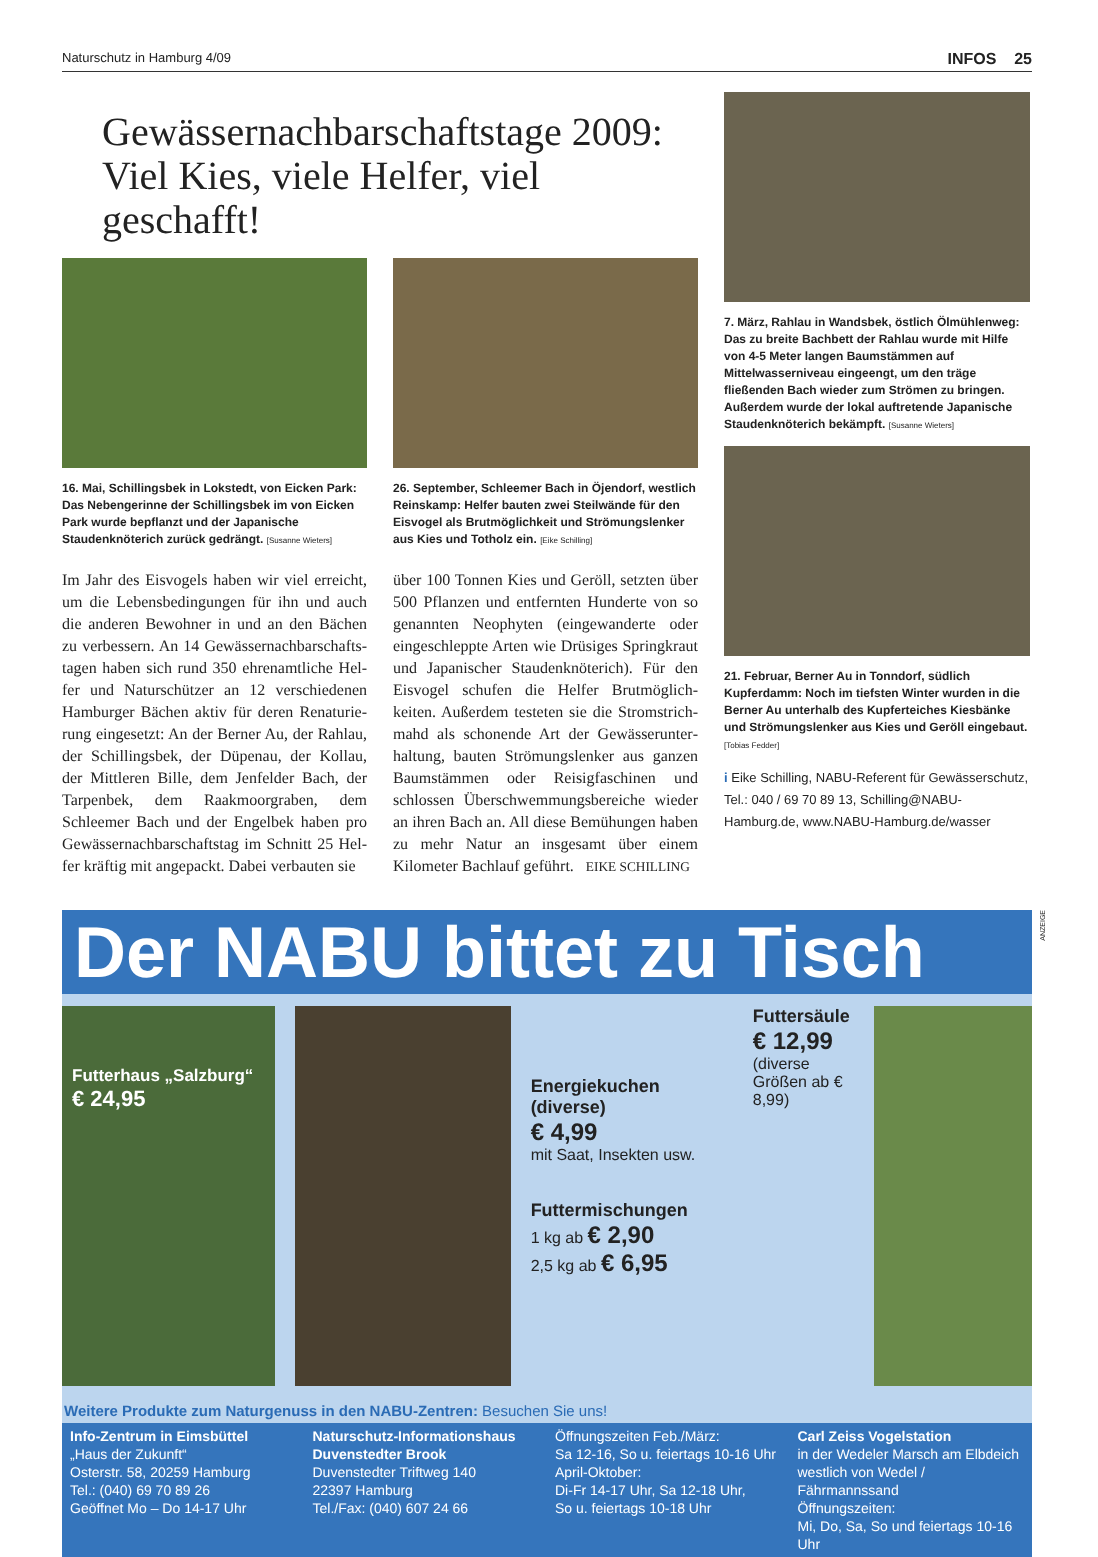Naturschutz in Hamburg 4/09 INFOS 25
Gewässernachbarschaftstage 2009:
Viel Kies, viele Helfer, viel geschafft!
16. Mai, Schillingsbek in Lokstedt, von Eicken Park: Das Nebengerinne der Schillingsbek im von Eicken Park wurde bepflanzt und der Japanische Staudenknöterich zurück gedrängt. [Susanne Wieters]
Im Jahr des Eisvogels haben wir viel erreicht, um die Lebensbedingungen für ihn und auch die anderen Bewohner in und an den Bächen zu verbessern. An 14 Gewässernachbarschafts­tagen haben sich rund 350 ehrenamtliche Hel­fer und Naturschützer an 12 verschiedenen Hamburger Bächen aktiv für deren Renaturie­rung eingesetzt: An der Berner Au, der Rahlau, der Schillingsbek, der Düpenau, der Kollau, der Mittleren Bille, dem Jenfelder Bach, der Tarpenbek, dem Raakmoorgraben, dem Schleemer Bach und der Engelbek haben pro Gewässernachbarschaftstag im Schnitt 25 Hel­fer kräftig mit angepackt. Dabei verbauten sie
26. September, Schleemer Bach in Öjendorf, westlich Reinskamp: Helfer bauten zwei Steilwände für den Eisvogel als Brutmöglichkeit und Strömungslenker aus Kies und Totholz ein. [Eike Schilling]
über 100 Tonnen Kies und Geröll, setzten über 500 Pflanzen und entfernten Hunderte von so genannten Neophyten (eingewanderte oder eingeschleppte Arten wie Drüsiges Spring­kraut und Japanischer Staudenknöterich). Für den Eisvogel schufen die Helfer Brutmöglich­keiten. Außerdem testeten sie die Stromstrich­mahd als schonende Art der Gewässerunter­haltung, bauten Strömungslenker aus ganzen Baumstämmen oder Reisigfaschinen und schlossen Überschwemmungsbereiche wieder an ihren Bach an. All diese Bemühungen ha­ben zu mehr Natur an insgesamt über einem Kilometer Bachlauf geführt. EIKE SCHILLING
7. März, Rahlau in Wandsbek, östlich Ölmühlenweg: Das zu breite Bachbett der Rahlau wurde mit Hilfe von 4-5 Meter langen Baumstämmen auf Mittelwasserniveau eingeengt, um den träge fließenden Bach wieder zum Strömen zu bringen. Außerdem wurde der lokal auftretende Japanische Staudenknöterich bekämpft. [Susanne Wieters]
21. Februar, Berner Au in Tonndorf, südlich Kupferdamm: Noch im tiefsten Winter wurden in die Berner Au unterhalb des Kupferteiches Kiesbänke und Strömungslenker aus Kies und Geröll eingebaut. [Tobias Fedder]
i Eike Schilling, NABU-Referent für Gewässerschutz, Tel.: 040 / 69 70 89 13, Schilling@NABU-Hamburg.de, www.NABU-Hamburg.de/wasser
Der NABU bittet zu Tisch
ANZEIGE
Futterhaus „Salzburg“
€ 24,95
Energiekuchen (diverse)
€ 4,99
mit Saat, Insekten usw.
Futtermischungen
1 kg ab € 2,90
2,5 kg ab € 6,95
Futtersäule
€ 12,99
(diverse Größen ab € 8,99)
Weitere Produkte zum Naturgenuss in den NABU-Zentren: Besuchen Sie uns!
Info-Zentrum in Eimsbüttel
„Haus der Zukunft“
Osterstr. 58, 20259 Hamburg
Tel.: (040) 69 70 89 26
Geöffnet Mo – Do 14-17 Uhr
Naturschutz-Informationshaus Duvenstedter Brook
Duvenstedter Triftweg 140
22397 Hamburg
Tel./Fax: (040) 607 24 66
Öffnungszeiten Feb./März:
Sa 12-16, So u. feiertags 10-16 Uhr
April-Oktober:
Di-Fr 14-17 Uhr, Sa 12-18 Uhr,
So u. feiertags 10-18 Uhr
Carl Zeiss Vogelstation
in der Wedeler Marsch am Elbdeich westlich von Wedel / Fährmannssand
Öffnungszeiten:
Mi, Do, Sa, So und feiertags 10-16 Uhr